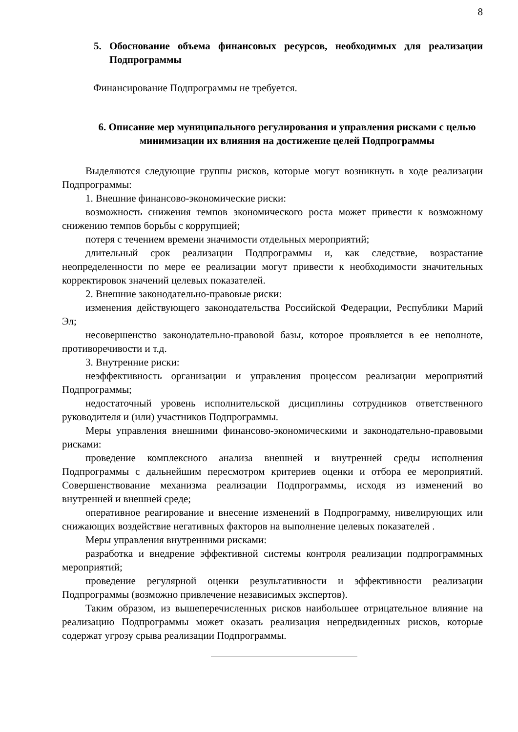8
5. Обоснование объема финансовых ресурсов, необходимых для реализации Подпрограммы
Финансирование Подпрограммы не требуется.
6. Описание мер муниципального регулирования и управления рисками с целью минимизации их влияния на достижение целей Подпрограммы
Выделяются следующие группы рисков, которые могут возникнуть в ходе реализации Подпрограммы:
1. Внешние финансово-экономические риски:
возможность снижения темпов экономического роста может привести к возможному снижению темпов борьбы с коррупцией;
потеря с течением времени значимости отдельных мероприятий;
длительный срок реализации Подпрограммы и, как следствие, возрастание неопределенности по мере ее реализации могут привести к необходимости значительных корректировок значений целевых показателей.
2. Внешние законодательно-правовые риски:
изменения действующего законодательства Российской Федерации, Республики Марий Эл;
несовершенство законодательно-правовой базы, которое проявляется в ее неполноте, противоречивости и т.д.
3. Внутренние риски:
неэффективность организации и управления процессом реализации мероприятий Подпрограммы;
недостаточный уровень исполнительской дисциплины сотрудников ответственного руководителя и (или) участников Подпрограммы.
Меры управления внешними финансово-экономическими и законодательно-правовыми рисками:
проведение комплексного анализа внешней и внутренней среды исполнения Подпрограммы с дальнейшим пересмотром критериев оценки и отбора ее мероприятий. Совершенствование механизма реализации Подпрограммы, исходя из изменений во внутренней и внешней среде;
оперативное реагирование и внесение изменений в Подпрограмму, нивелирующих или снижающих воздействие негативных факторов на выполнение целевых показателей .
Меры управления внутренними рисками:
разработка и внедрение эффективной системы контроля реализации подпрограммных мероприятий;
проведение регулярной оценки результативности и эффективности реализации Подпрограммы (возможно привлечение независимых экспертов).
Таким образом, из вышеперечисленных рисков наибольшее отрицательное влияние на реализацию Подпрограммы может оказать реализация непредвиденных рисков, которые содержат угрозу срыва реализации Подпрограммы.